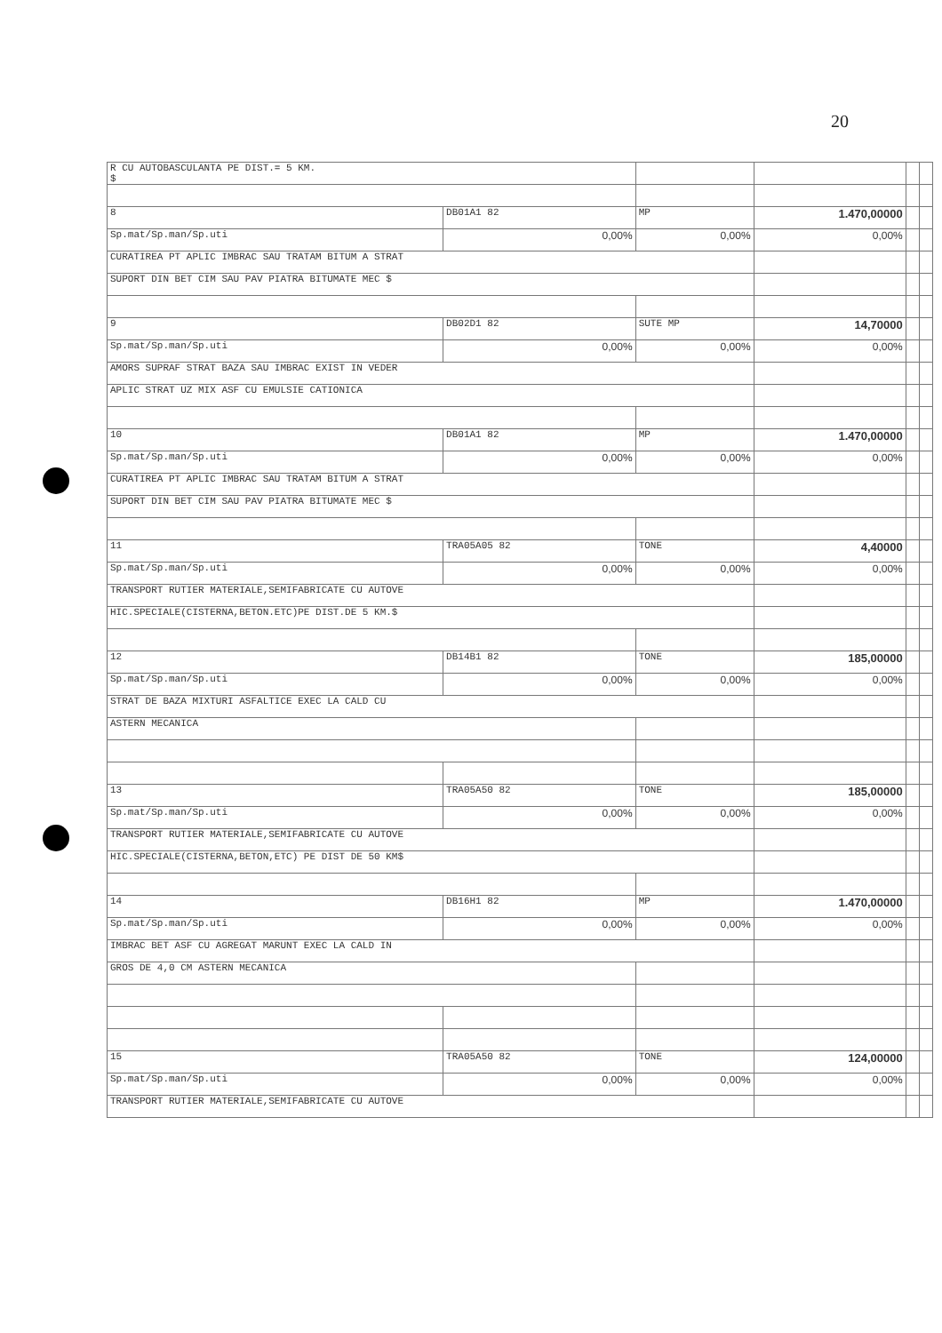20
| R CU AUTOBASCULANTA PE DIST.= 5 KM. $ | | | | | |
| 8 | DB01A1 82 | MP | 1.470,00000 | | |
| Sp.mat/Sp.man/Sp.uti | 0,00% | 0,00% | 0,00% | | |
| CURATIREA PT APLIC IMBRAC SAU TRATAM BITUM A STRAT | | | | | |
| SUPORT DIN BET CIM SAU PAV PIATRA BITUMATE MEC $ | | | | | |
| 9 | DB02D1 82 | SUTE MP | 14,70000 | | |
| Sp.mat/Sp.man/Sp.uti | 0,00% | 0,00% | 0,00% | | |
| AMORS SUPRAF STRAT BAZA SAU IMBRAC EXIST IN VEDER | | | | | |
| APLIC STRAT UZ MIX ASF CU EMULSIE CATIONICA | | | | | |
| 10 | DB01A1 82 | MP | 1.470,00000 | | |
| Sp.mat/Sp.man/Sp.uti | 0,00% | 0,00% | 0,00% | | |
| CURATIREA PT APLIC IMBRAC SAU TRATAM BITUM A STRAT | | | | | |
| SUPORT DIN BET CIM SAU PAV PIATRA BITUMATE MEC $ | | | | | |
| 11 | TRA05A05 82 | TONE | 4,40000 | | |
| Sp.mat/Sp.man/Sp.uti | 0,00% | 0,00% | 0,00% | | |
| TRANSPORT RUTIER MATERIALE,SEMIFABRICATE CU AUTOVE | | | | | |
| HIC.SPECIALE(CISTERNA,BETON.ETC)PE DIST.DE 5 KM.$ | | | | | |
| 12 | DB14B1 82 | TONE | 185,00000 | | |
| Sp.mat/Sp.man/Sp.uti | 0,00% | 0,00% | 0,00% | | |
| STRAT DE BAZA MIXTURI ASFALTICE EXEC LA CALD CU | | | | | |
| ASTERN MECANICA | | | | | |
| 13 | TRA05A50 82 | TONE | 185,00000 | | |
| Sp.mat/Sp.man/Sp.uti | 0,00% | 0,00% | 0,00% | | |
| TRANSPORT RUTIER MATERIALE,SEMIFABRICATE CU AUTOVE | | | | | |
| HIC.SPECIALE(CISTERNA,BETON,ETC) PE DIST DE 50 KM$ | | | | | |
| 14 | DB16H1 82 | MP | 1.470,00000 | | |
| Sp.mat/Sp.man/Sp.uti | 0,00% | 0,00% | 0,00% | | |
| IMBRAC BET ASF CU AGREGAT MARUNT EXEC LA CALD IN | | | | | |
| GROS DE 4,0 CM ASTERN MECANICA | | | | | |
| 15 | TRA05A50 82 | TONE | 124,00000 | | |
| Sp.mat/Sp.man/Sp.uti | 0,00% | 0,00% | 0,00% | | |
| TRANSPORT RUTIER MATERIALE,SEMIFABRICATE CU AUTOVE | | | | | |